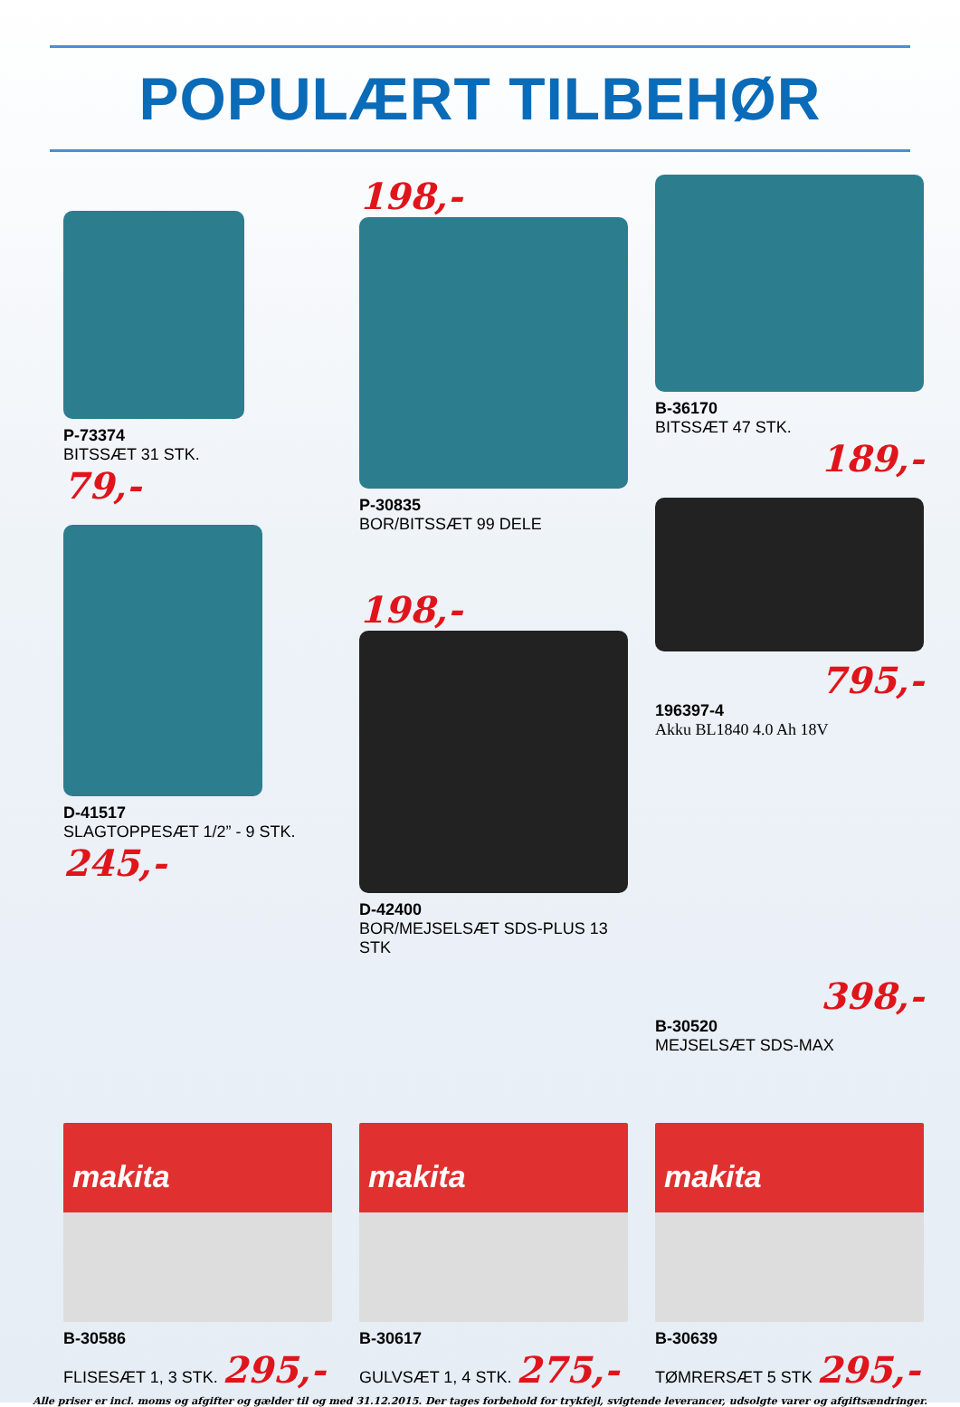POPULÆRT TILBEHØR
P-73374
BITSSÆT 31 STK.
79,-
D-41517
SLAGTOPPESÆT 1/2” - 9 STK.
245,-
198,-
P-30835
BOR/BITSSÆT 99 DELE
198,-
D-42400
BOR/MEJSELSÆT SDS-PLUS 13 STK
B-36170
BITSSÆT 47 STK.
189,-
795,-
196397-4
Akku BL1840 4.0 Ah 18V
398,-
B-30520
MEJSELSÆT SDS-MAX
makita
B-30586
FLISESÆT 1, 3 STK. 295,-
makita
B-30617
GULVSÆT 1, 4 STK. 275,-
makita
B-30639
TØMRERSÆT 5 STK 295,-
Alle priser er incl. moms og afgifter og gælder til og med 31.12.2015. Der tages forbehold for trykfejl, svigtende leverancer, udsolgte varer og afgiftsændringer.